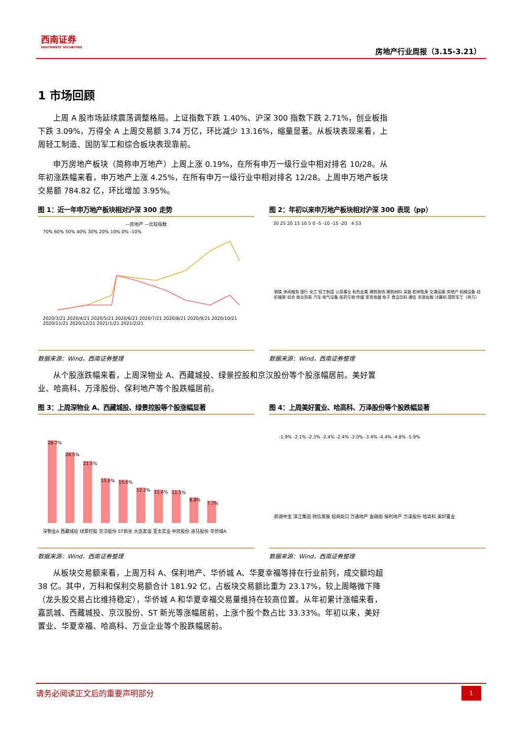西南证券
SOUTHWEST SECURITIES
房地产行业周报（3.15-3.21）
1 市场回顾
上周 A 股市场延续震荡调整格局。上证指数下跌 1.40%、沪深 300 指数下跌 2.71%，创业板指下跌 3.09%，万得全 A 上周交易额 3.74 万亿，环比减少 13.16%，缩量显著。从板块表现来看，上周轻工制造、国防军工和综合板块表现靠前。
申万房地产板块（简称申万地产）上周上涨 0.19%，在所有申万一级行业中相对排名 10/28。从年初涨跌幅来看，申万地产上涨 4.25%，在所有申万一级行业中相对排名 12/28。上周申万地产板块交易额 784.82 亿，环比增加 3.95%。
图 1：近一年申万地产板块相对沪深 300 走势
—房地产 —比较指数
70% 60% 50% 40% 30% 20% 10% 0% -10%
2020/3/21 2020/4/21 2020/5/21 2020/6/21 2020/7/21 2020/8/21 2020/9/21 2020/10/21 2020/11/21 2020/12/21 2021/1/21 2021/2/21
数据来源：Wind，西南证券整理
图 2：年初以来申万地产板块相对沪深 300 表现（pp）
30 25 20 15 10 5 0 -5 -10 -15 -20 4.53
钢铁 休闲服务 银行 化工 轻工制造 公用事业 有色金属 建筑装饰 建筑材料 采掘 农林牧渔 交通运输 房地产 机械设备 纺织服装 综合 商业贸易 汽车 电气设备 医药生物 传媒 家用电器 电子 食品饮料 通信 非银金融 计算机 国防军工（申万）
数据来源：Wind，西南证券整理
从个股涨跌幅来看，上周深物业 A、西藏城投、绿景控股和京汉股份等个股涨幅居前。美好置业、哈高科、万泽股份、保利地产等个股跌幅居前。
图 3：上周深物业 A、西藏城投、绿景控股等个股涨幅显著
28.7%
24.5%
21.5%
15.6%
15.0%
12.3%
11.6%
11.5%
8.8%
7.7%
深物业A 西藏城投 绿景控股 京汉股份 ST新光 大连友谊 亚太实业 中房股份 迪马股份 华侨城A
数据来源：Wind，西南证券整理
图 4：上周美好置业、哈高科、万泽股份等个股跌幅显著
-1.9% -2.1% -2.3% -2.4% -2.4% -3.0% -3.4% -4.4% -4.8% -5.9%
新湖中宝 滨江集团 财信发展 招商蛇口 万通地产 金融街 保利地产 万泽股份 哈高科 美好置业
数据来源：Wind，西南证券整理
从板块交易额来看，上周万科 A、保利地产、华侨城 A、华夏幸福等排在行业前列，成交额均超 38 亿。其中，万科和保利交易额合计 181.92 亿，占板块交易额比重为 23.17%，较上周略微下降（龙头股交易占比维持稳定），华侨城 A 和华夏幸福交易量维持在较高位置。从年初累计涨幅来看，嘉凯城、西藏城投、京汉股份、ST 新光等涨幅居前，上涨个股个数占比 33.33%。年初以来，美好置业、华夏幸福、哈高科、万业企业等个股跌幅居前。
请务必阅读正文后的重要声明部分 1